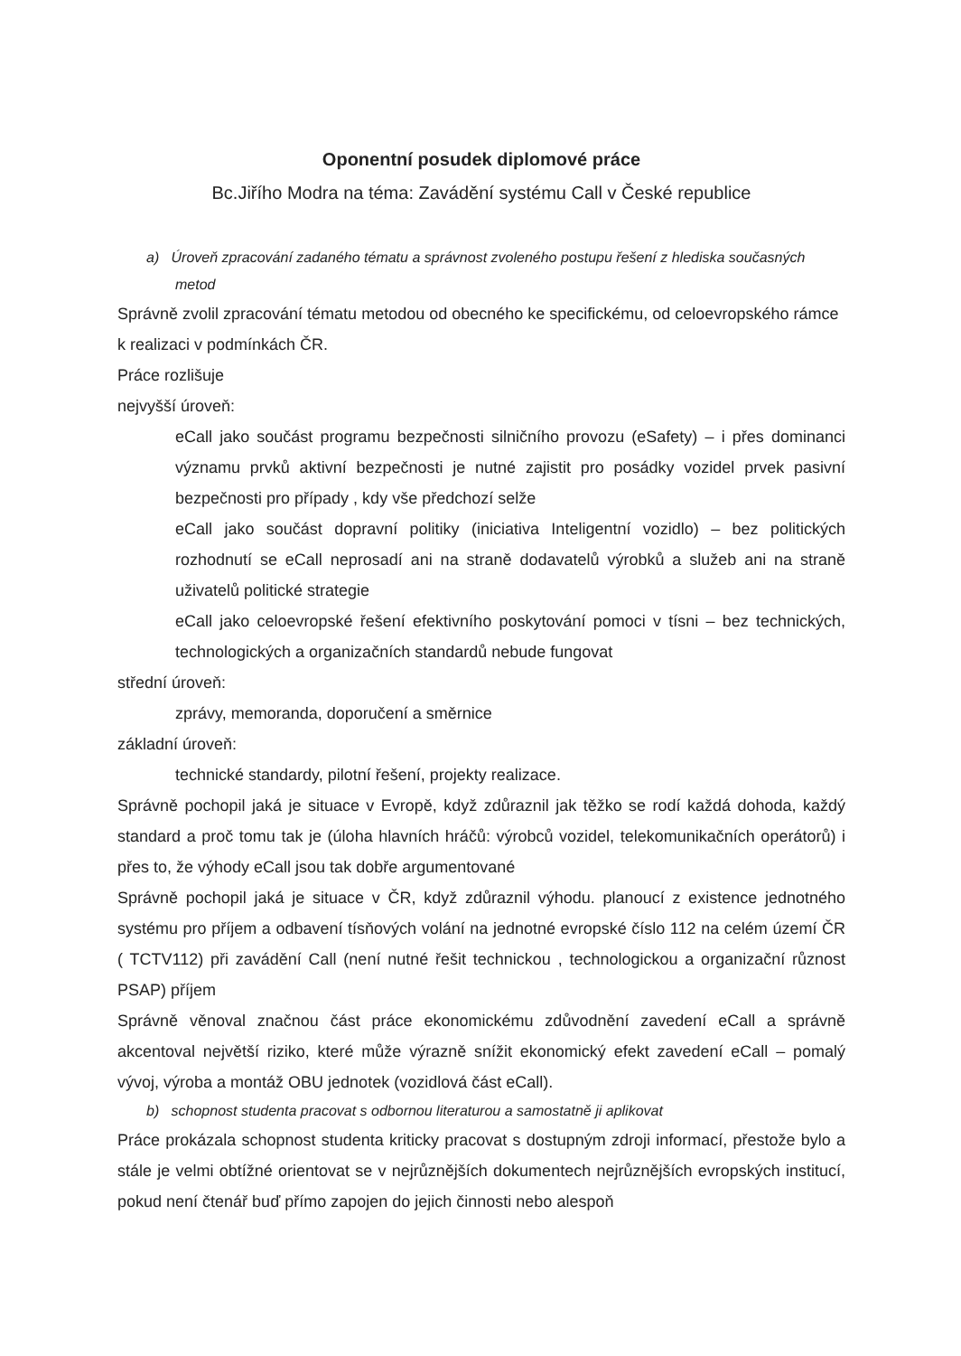Oponentní posudek diplomové práce
Bc.Jiřího Modra na téma: Zavádění systému Call v České republice
a) Úroveň zpracování zadaného tématu a správnost zvoleného postupu řešení z hlediska současných metod
Správně zvolil zpracování tématu metodou od obecného ke specifickému, od celoevropského rámce k realizaci v podmínkách ČR.
Práce rozlišuje
nejvyšší úroveň:
eCall jako součást programu bezpečnosti silničního provozu (eSafety) – i přes dominanci významu prvků aktivní bezpečnosti je nutné zajistit pro posádky vozidel prvek pasivní bezpečnosti pro případy , kdy vše předchozí selže
eCall jako součást dopravní politiky (iniciativa Inteligentní vozidlo) – bez politických rozhodnutí se eCall neprosadí ani na straně dodavatelů výrobků a služeb ani na straně uživatelů politické strategie
eCall jako celoevropské řešení efektivního poskytování pomoci v tísni – bez technických, technologických a organizačních standardů nebude fungovat
střední úroveň:
zprávy, memoranda, doporučení a směrnice
základní úroveň:
technické standardy, pilotní řešení, projekty realizace.
Správně pochopil jaká je situace v Evropě, když zdůraznil jak těžko se rodí každá dohoda, každý standard a proč tomu tak je (úloha hlavních hráčů: výrobců vozidel, telekomunikačních operátorů) i přes to, že výhody eCall jsou tak dobře argumentované
Správně pochopil jaká je situace v ČR, když zdůraznil výhodu. planoucí z existence jednotného systému pro příjem a odbavení tísňových volání na jednotné evropské číslo 112 na celém území ČR ( TCTV112) při zavádění Call (není nutné řešit technickou , technologickou a organizační různost PSAP) příjem
Správně věnoval značnou část práce ekonomickému zdůvodnění zavedení eCall a správně akcentoval největší riziko, které může výrazně snížit ekonomický efekt zavedení eCall – pomalý vývoj, výroba a montáž OBU jednotek (vozidlová část eCall).
b) schopnost studenta pracovat s odbornou literaturou a samostatně ji aplikovat
Práce prokázala schopnost studenta kriticky pracovat s dostupným zdroji informací, přestože bylo a stále je velmi obtížné orientovat se v nejrůznějších dokumentech nejrůznějších evropských institucí, pokud není čtenář buď přímo zapojen do jejich činnosti nebo alespoň